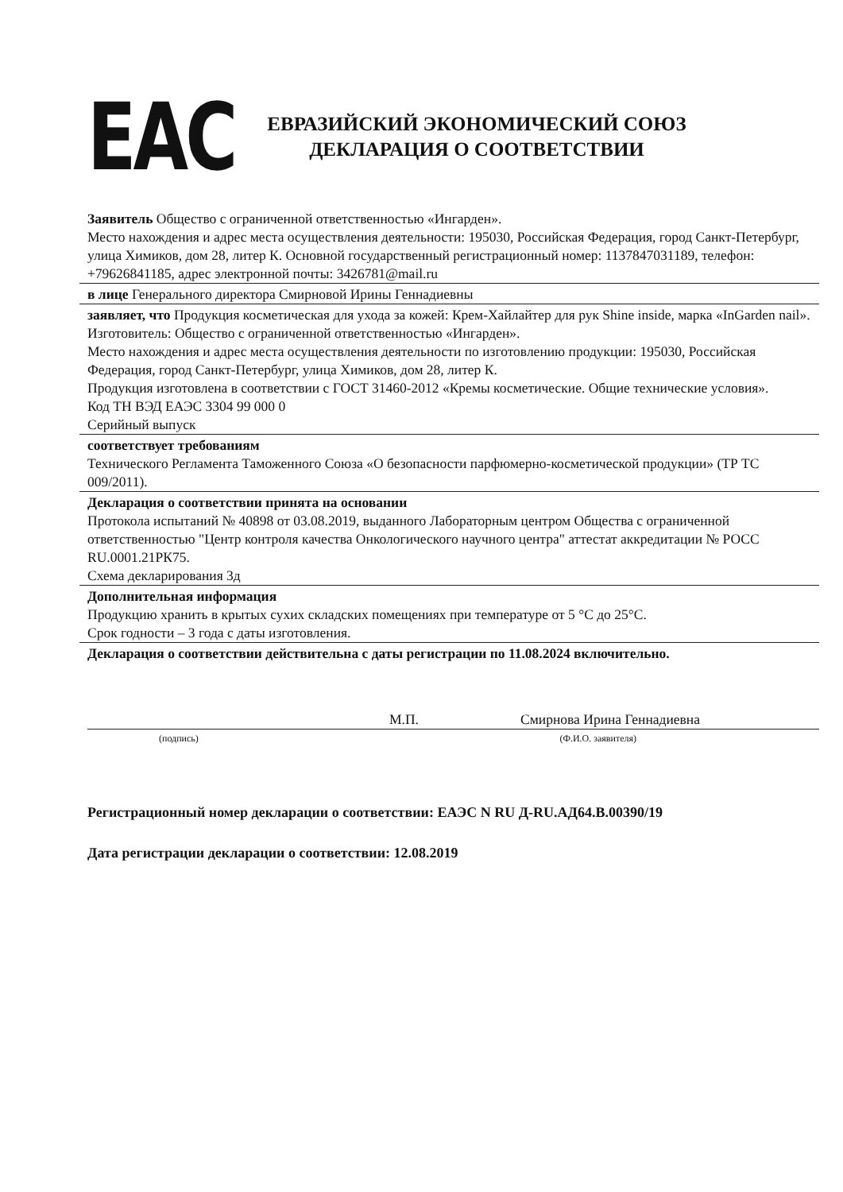EAC
ЕВРАЗИЙСКИЙ ЭКОНОМИЧЕСКИЙ СОЮЗ
ДЕКЛАРАЦИЯ О СООТВЕТСТВИИ
Заявитель Общество с ограниченной ответственностью «Ингарден».
Место нахождения и адрес места осуществления деятельности: 195030, Российская Федерация, город Санкт-Петербург, улица Химиков, дом 28, литер К. Основной государственный регистрационный номер: 1137847031189, телефон: +79626841185, адрес электронной почты: 3426781@mail.ru
в лице Генерального директора Смирновой Ирины Геннадиевны
заявляет, что Продукция косметическая для ухода за кожей: Крем-Хайлайтер для рук Shine inside, марка «InGarden nail».
Изготовитель: Общество с ограниченной ответственностью «Ингарден».
Место нахождения и адрес места осуществления деятельности по изготовлению продукции: 195030, Российская Федерация, город Санкт-Петербург, улица Химиков, дом 28, литер К.
Продукция изготовлена в соответствии с ГОСТ 31460-2012 «Кремы косметические. Общие технические условия».
Код ТН ВЭД ЕАЭС 3304 99 000 0
Серийный выпуск
соответствует требованиям
Технического Регламента Таможенного Союза «О безопасности парфюмерно-косметической продукции» (ТР ТС 009/2011).
Декларация о соответствии принята на основании
Протокола испытаний № 40898 от 03.08.2019, выданного Лабораторным центром Общества с ограниченной ответственностью "Центр контроля качества Онкологического научного центра" аттестат аккредитации № РОСС RU.0001.21РК75.
Схема декларирования 3д
Дополнительная информация
Продукцию хранить в крытых сухих складских помещениях при температуре от 5 °С до 25°С.
Срок годности – 3 года с даты изготовления.
Декларация о соответствии действительна с даты регистрации по 11.08.2024 включительно.
М.П. Смирнова Ирина Геннадиевна
(подпись) (Ф.И.О. заявителя)
Регистрационный номер декларации о соответствии: ЕАЭС N RU Д-RU.АД64.В.00390/19
Дата регистрации декларации о соответствии: 12.08.2019